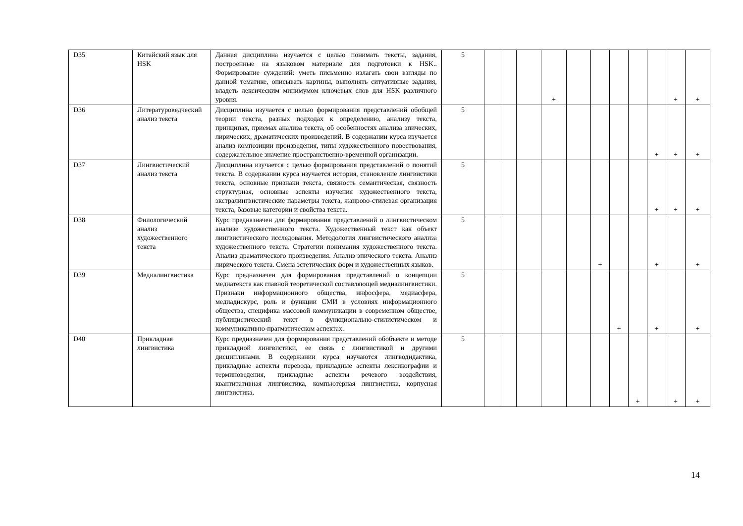| D35 | Китайский язык для HSK | Данная дисциплина изучается с целью понимать тексты, задания, построенные на языковом материале для подготовки к HSK.. Формирование суждений: уметь письменно излагать свои взгляды по данной тематике, описывать картины, выполнять ситуативные задания, владеть лексическим минимумом ключевых слов для HSK различного уровня. | 5 | | | | + | | | | | | + | + |
| D36 | Литературоведческий анализ текста | Дисциплина изучается с целью формирования представлений обобщей теории текста, разных подходах к определению, анализу текста, принципах, приемах анализа текста, об особенностях анализа эпических, лирических, драматических произведений. В содержании курса изучается анализ композиции произведения, типы художественного повествования, содержательное значение пространственно-временной организации. | 5 | | | | | | | | | + | + | + |
| D37 | Лингвистический анализ текста | Дисциплина изучается с целью формирования представлений о понятий текста. В содержании курса изучается история, становление лингвистики текста, основные признаки текста, связность семантическая, связность структурная, основные аспекты изучения художественного текста, экстралингвистические параметры текста, жанрово-стилевая организация текста, базовые категории и свойства текста. | 5 | | | | | | | | | + | + | + |
| D38 | Филологический анализ художественного текста | Курс предназначен для формирования представлений о лингвистическом анализе художественного текста. Художественный текст как объект лингвистического исследования. Методология лингвистического анализа художественного текста. Стратегии понимания художественного текста. Анализ драматического произведения. Анализ эпического текста. Анализ лирического текста. Смена эстетических форм и художественных языков. | 5 | | | | | | + | | | + | | + |
| D39 | Медиалингвистика | Курс предназначен для формирования представлений о концепции медиатекста как главной теоретической составляющей медиалингвистики. Признаки информационного общества, инфосфера, медиасфера, медиадискурс, роль и функции СМИ в условиях информационного общества, специфика массовой коммуникации в современном обществе, публицистический текст в функционально-стилистическом и коммуникативно-прагматическом аспектах. | 5 | | | | | | | + | | + | | + |
| D40 | Прикладная лингвистика | Курс предназначен для формирования представлений обобъекте и методе прикладной лингвистики, ее связь с лингвистикой и другими дисциплинами. В содержании курса изучаются лингводидактика, прикладные аспекты перевода, прикладные аспекты лексикографии и терминоведения, прикладные аспекты речевого воздействия, квантитативная лингвистика, компьютерная лингвистика, корпусная лингвистика. | 5 | | | | | | | | + | | + | + |
14